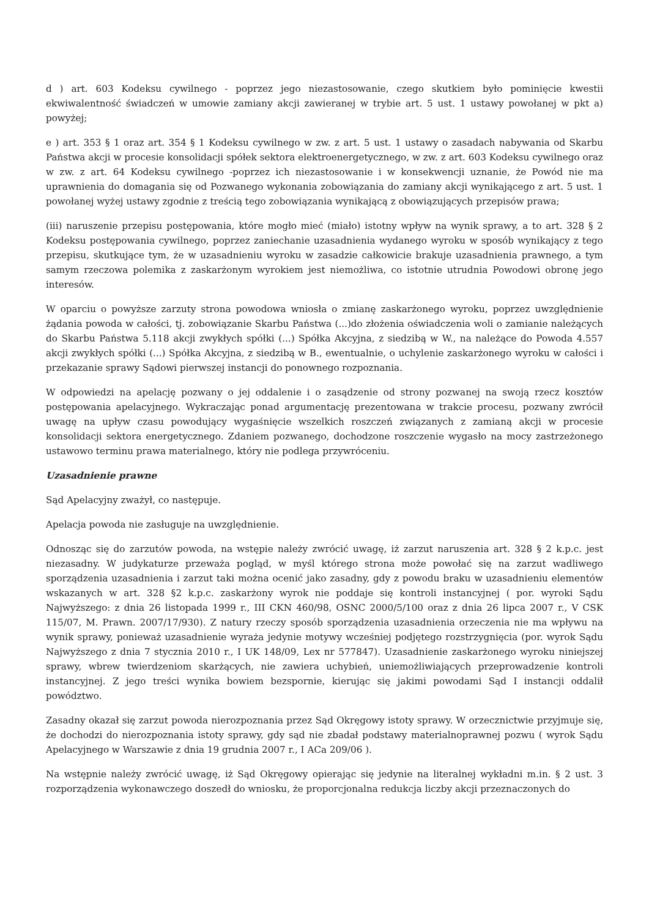d ) art. 603 Kodeksu cywilnego - poprzez jego niezastosowanie, czego skutkiem było pominięcie kwestii ekwiwalentność świadczeń w umowie zamiany akcji zawieranej w trybie art. 5 ust. 1 ustawy powołanej w pkt a) powyżej;
e ) art. 353 § 1 oraz art. 354 § 1 Kodeksu cywilnego w zw. z art. 5 ust. 1 ustawy o zasadach nabywania od Skarbu Państwa akcji w procesie konsolidacji spółek sektora elektroenergetycznego, w zw. z art. 603 Kodeksu cywilnego oraz w zw. z art. 64 Kodeksu cywilnego -poprzez ich niezastosowanie i w konsekwencji uznanie, że Powód nie ma uprawnienia do domagania się od Pozwanego wykonania zobowiązania do zamiany akcji wynikającego z art. 5 ust. 1 powołanej wyżej ustawy zgodnie z treścią tego zobowiązania wynikającą z obowiązujących przepisów prawa;
(iii) naruszenie przepisu postępowania, które mogło mieć (miało) istotny wpływ na wynik sprawy, a to art. 328 § 2 Kodeksu postępowania cywilnego, poprzez zaniechanie uzasadnienia wydanego wyroku w sposób wynikający z tego przepisu, skutkujące tym, że w uzasadnieniu wyroku w zasadzie całkowicie brakuje uzasadnienia prawnego, a tym samym rzeczowa polemika z zaskarżonym wyrokiem jest niemożliwa, co istotnie utrudnia Powodowi obronę jego interesów.
W oparciu o powyższe zarzuty strona powodowa wniosła o zmianę zaskarżonego wyroku, poprzez uwzględnienie żądania powoda w całości, tj. zobowiązanie Skarbu Państwa (...)do złożenia oświadczenia woli o zamianie należących do Skarbu Państwa 5.118 akcji zwykłych spółki (...) Spółka Akcyjna, z siedzibą w W., na należące do Powoda 4.557 akcji zwykłych spółki (...) Spółka Akcyjna, z siedzibą w B., ewentualnie, o uchylenie zaskarżonego wyroku w całości i przekazanie sprawy Sądowi pierwszej instancji do ponownego rozpoznania.
W odpowiedzi na apelację pozwany o jej oddalenie i o zasądzenie od strony pozwanej na swoją rzecz kosztów postępowania apelacyjnego. Wykraczając ponad argumentację prezentowana w trakcie procesu, pozwany zwrócił uwagę na upływ czasu powodujący wygaśnięcie wszelkich roszczeń związanych z zamianą akcji w procesie konsolidacji sektora energetycznego. Zdaniem pozwanego, dochodzone roszczenie wygasło na mocy zastrzeżonego ustawowo terminu prawa materialnego, który nie podlega przywróceniu.
Uzasadnienie prawne
Sąd Apelacyjny zważył, co następuje.
Apelacja powoda nie zasługuje na uwzględnienie.
Odnosząc się do zarzutów powoda, na wstępie należy zwrócić uwagę, iż zarzut naruszenia art. 328 § 2 k.p.c. jest niezasadny. W judykaturze przeważa pogląd, w myśl którego strona może powołać się na zarzut wadliwego sporządzenia uzasadnienia i zarzut taki można ocenić jako zasadny, gdy z powodu braku w uzasadnieniu elementów wskazanych w art. 328 §2 k.p.c. zaskarżony wyrok nie poddaje się kontroli instancyjnej ( por. wyroki Sądu Najwyższego: z dnia 26 listopada 1999 r., III CKN 460/98, OSNC 2000/5/100 oraz z dnia 26 lipca 2007 r., V CSK 115/07, M. Prawn. 2007/17/930). Z natury rzeczy sposób sporządzenia uzasadnienia orzeczenia nie ma wpływu na wynik sprawy, ponieważ uzasadnienie wyraża jedynie motywy wcześniej podjętego rozstrzygnięcia (por. wyrok Sądu Najwyższego z dnia 7 stycznia 2010 r., I UK 148/09, Lex nr 577847). Uzasadnienie zaskarżonego wyroku niniejszej sprawy, wbrew twierdzeniom skarżących, nie zawiera uchybień, uniemożliwiających przeprowadzenie kontroli instancyjnej. Z jego treści wynika bowiem bezspornie, kierując się jakimi powodami Sąd I instancji oddalił powództwo.
Zasadny okazał się zarzut powoda nierozpoznania przez Sąd Okręgowy istoty sprawy. W orzecznictwie przyjmuje się, że dochodzi do nierozpoznania istoty sprawy, gdy sąd nie zbadał podstawy materialnoprawnej pozwu ( wyrok Sądu Apelacyjnego w Warszawie z dnia 19 grudnia 2007 r., I ACa 209/06 ).
Na wstępnie należy zwrócić uwagę, iż Sąd Okręgowy opierając się jedynie na literalnej wykładni m.in. § 2 ust. 3 rozporządzenia wykonawczego doszedł do wniosku, że proporcjonalna redukcja liczby akcji przeznaczonych do